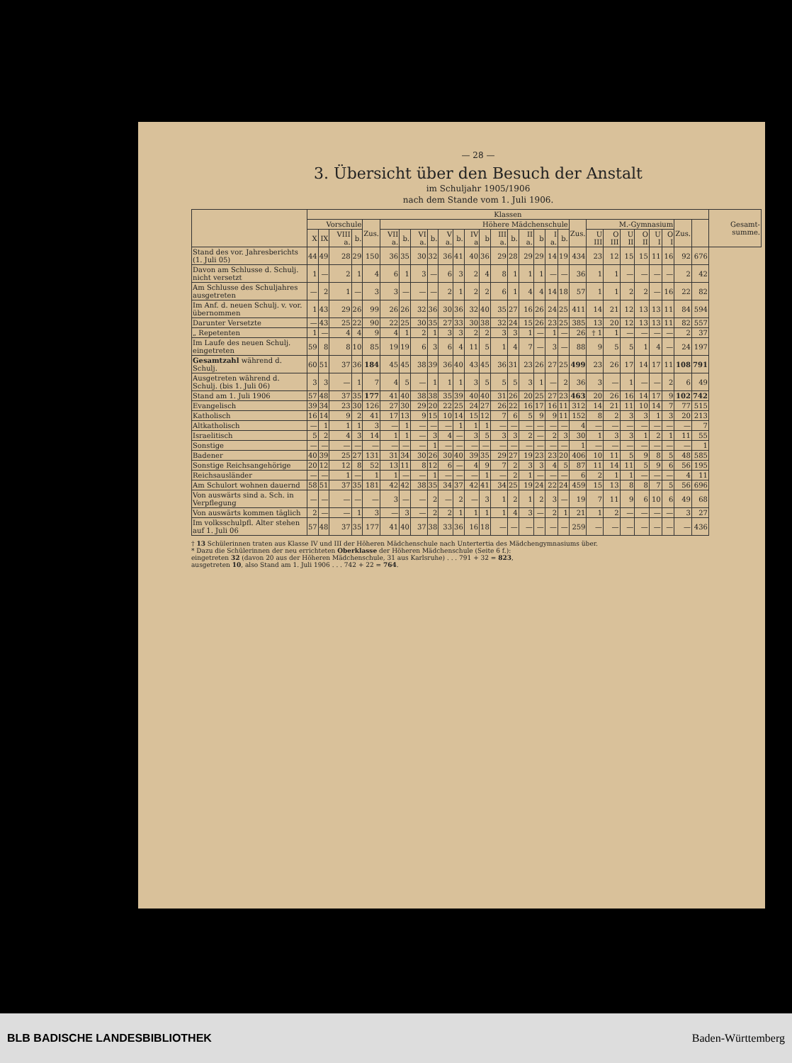— 28 —
3. Übersicht über den Besuch der Anstalt
im Schuljahr 1905/1906
nach dem Stande vom 1. Juli 1906.
| | Klassen | | | | | | | | | | | | | | | | | | | | | | | | | | | | Gesamt-summe. |
| --- | --- | --- | --- | --- | --- | --- | --- | --- | --- | --- | --- | --- | --- | --- | --- | --- | --- | --- | --- | --- | --- | --- | --- | --- | --- | --- | --- | --- | --- |
| | Vorschule | | | | Zus. | Höhere Mädchenschule | | | | | | | | | | | | | | Zus. | M.-Gymnasium | | | | | | Zus. | | |
| | X | IX | VIII a. | b. | | VII a. | b. | VI a. | b. | V a. | b. | IV a | b | III a. | b. | II a. | b | I a. | b. | | U III | O III | U II | O II | U I | O I | | | |
| Stand des vor. Jahresberichts (1. Juli 05) | 44 | 49 | 28 | 29 | 150 | 36 | 35 | 30 | 32 | 36 | 41 | 40 | 36 | 29 | 28 | 29 | 29 | 14 | 19 | 434 | 23 | 12 | 15 | 15 | 11 | 16 | 92 | 676 | |
| Davon am Schlusse d. Schulj. nicht versetzt | 1 | — | 2 | 1 | 4 | 6 | 1 | 3 | — | 6 | 3 | 2 | 4 | 8 | 1 | 1 | 1 | — | — | 36 | 1 | 1 | — | — | — | — | 2 | 42 | |
| Am Schlusse des Schuljahres ausgetreten | — | 2 | 1 | — | 3 | 3 | — | — | — | 2 | 1 | 2 | 2 | 6 | 1 | 4 | 4 | 14 | 18 | 57 | 1 | 1 | 2 | 2 | — | 16 | 22 | 82 | |
| Im Anf. d. neuen Schulj. v. vor. übernommen | 1 | 43 | 29 | 26 | 99 | 26 | 26 | 32 | 36 | 30 | 36 | 32 | 40 | 35 | 27 | 16 | 26 | 24 | 25 | 411 | 14 | 21 | 12 | 13 | 13 | 11 | 84 | 594 | |
| Darunter Versetzte | — | 43 | 25 | 22 | 90 | 22 | 25 | 30 | 35 | 27 | 33 | 30 | 38 | 32 | 24 | 15 | 26 | 23 | 25 | 385 | 13 | 20 | 12 | 13 | 13 | 11 | 82 | 557 | |
| „ Repetenten | 1 | — | 4 | 4 | 9 | 4 | 1 | 2 | 1 | 3 | 3 | 2 | 2 | 3 | 3 | 1 | — | 1 | — | 26 | † 1 | 1 | — | — | — | — | 2 | 37 | |
| Im Laufe des neuen Schulj. eingetreten | 59 | 8 | 8 | 10 | 85 | 19 | 19 | 6 | 3 | 6 | 4 | 11 | 5 | 1 | 4 | 7 | — | 3 | — | 88 | 9 | 5 | 5 | 1 | 4 | — | 24 | 197 | |
| Gesamtzahl während d. Schulj. | 60 | 51 | 37 | 36 | 184 | 45 | 45 | 38 | 39 | 36 | 40 | 43 | 45 | 36 | 31 | 23 | 26 | 27 | 25 | 499 | 23 | 26 | 17 | 14 | 17 | 11 | 108 | 791 | |
| Ausgetreten während d. Schulj. (bis 1. Juli 06) | 3 | 3 | — | 1 | 7 | 4 | 5 | — | 1 | 1 | 1 | 3 | 5 | 5 | 5 | 3 | 1 | — | 2 | 36 | 3 | — | 1 | — | — | 2 | 6 | 49 | |
| Stand am 1. Juli 1906 | 57 | 48 | 37 | 35 | 177 | 41 | 40 | 38 | 38 | 35 | 39 | 40 | 40 | 31 | 26 | 20 | 25 | 27 | 23 | 463 | 20 | 26 | 16 | 14 | 17 | 9 | 102 | 742 | |
| Evangelisch | 39 | 34 | 23 | 30 | 126 | 27 | 30 | 29 | 20 | 22 | 25 | 24 | 27 | 26 | 22 | 16 | 17 | 16 | 11 | 312 | 14 | 21 | 11 | 10 | 14 | 7 | 77 | 515 | |
| Katholisch | 16 | 14 | 9 | 2 | 41 | 17 | 13 | 9 | 15 | 10 | 14 | 15 | 12 | 7 | 6 | 5 | 9 | 9 | 11 | 152 | 8 | 2 | 3 | 3 | 1 | 3 | 20 | 213 | |
| Altkatholisch | — | 1 | 1 | 1 | 3 | — | 1 | — | — | — | 1 | 1 | 1 | — | — | — | — | — | — | 4 | — | — | — | — | — | — | — | 7 | |
| Israelitisch | 5 | 2 | 4 | 3 | 14 | 1 | 1 | — | 3 | 4 | — | 3 | 5 | 3 | 3 | 2 | — | 2 | 3 | 30 | 1 | 3 | 3 | 1 | 2 | 1 | 11 | 55 | |
| Sonstige | — | — | — | — | — | — | — | — | 1 | — | — | — | — | — | — | — | — | — | — | 1 | — | — | — | — | — | — | — | 1 | |
| Badener | 40 | 39 | 25 | 27 | 131 | 31 | 34 | 30 | 26 | 30 | 40 | 39 | 35 | 29 | 27 | 19 | 23 | 23 | 20 | 406 | 10 | 11 | 5 | 9 | 8 | 5 | 48 | 585 | |
| Sonstige Reichsangehörige | 20 | 12 | 12 | 8 | 52 | 13 | 11 | 8 | 12 | 6 | — | 4 | 9 | 7 | 2 | 3 | 3 | 4 | 5 | 87 | 11 | 14 | 11 | 5 | 9 | 6 | 56 | 195 | |
| Reichsausländer | — | — | 1 | — | 1 | 1 | — | — | 1 | — | — | — | 1 | — | 2 | 1 | — | — | — | 6 | 2 | 1 | 1 | — | — | — | 4 | 11 | |
| Am Schulort wohnen dauernd | 58 | 51 | 37 | 35 | 181 | 42 | 42 | 38 | 35 | 34 | 37 | 42 | 41 | 34 | 25 | 19 | 24 | 22 | 24 | 459 | 15 | 13 | 8 | 8 | 7 | 5 | 56 | 696 | |
| Von auswärts sind a. Sch. in Verpflegung | — | — | — | — | — | 3 | — | — | 2 | — | 2 | — | 3 | 1 | 2 | 1 | 2 | 3 | — | 19 | 7 | 11 | 9 | 6 | 10 | 6 | 49 | 68 | |
| Von auswärts kommen täglich | 2 | — | — | 1 | 3 | — | 3 | — | 2 | 2 | 1 | 1 | 1 | 1 | 4 | 3 | — | 2 | 1 | 21 | 1 | 2 | — | — | — | — | 3 | 27 | |
| Im volksschulpfl. Alter stehen auf 1. Juli 06 | 57 | 48 | 37 | 35 | 177 | 41 | 40 | 37 | 38 | 33 | 36 | 16 | 18 | — | — | — | — | — | — | 259 | — | — | — | — | — | — | — | 436 | |
† 13 Schülerinnen traten aus Klasse IV und III der Höheren Mädchenschule nach Untertertia des Mädchengymnasiums über.
* Dazu die Schülerinnen der neu errichteten Oberklasse der Höheren Mädchenschule (Seite 6 f.):
eingetreten 32 (davon 20 aus der Höheren Mädchenschule, 31 aus Karlsruhe) . . . 791 + 32 = 823,
ausgetreten 10, also Stand am 1. Juli 1906 . . . 742 + 22 = 764.
BLB BADISCHE LANDESBIBLIOTHEK Baden-Württemberg